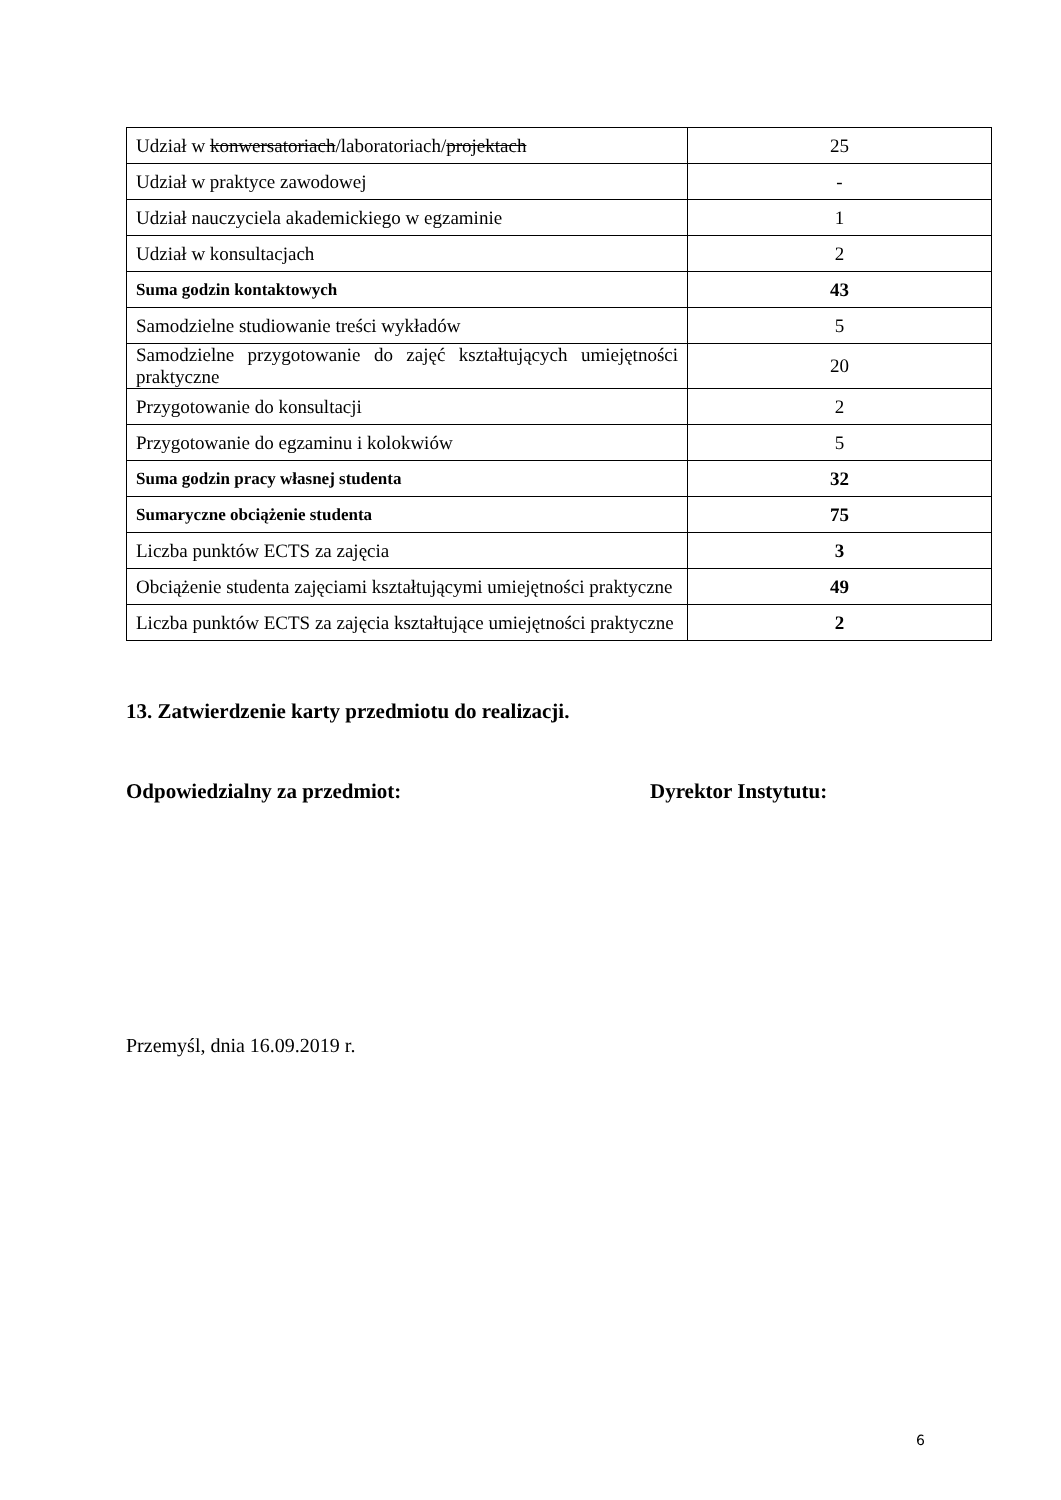| Udział w konwersatoriach /laboratoriach/ projektach | 25 |
| Udział w praktyce zawodowej | - |
| Udział nauczyciela akademickiego w egzaminie | 1 |
| Udział w konsultacjach | 2 |
| Suma godzin kontaktowych | 43 |
| Samodzielne studiowanie treści wykładów | 5 |
| Samodzielne przygotowanie do zajęć kształtujących umiejętności praktyczne | 20 |
| Przygotowanie do konsultacji | 2 |
| Przygotowanie do egzaminu i kolokwiów | 5 |
| Suma godzin pracy własnej studenta | 32 |
| Sumaryczne obciążenie studenta | 75 |
| Liczba punktów ECTS za zajęcia | 3 |
| Obciążenie studenta zajęciami kształtującymi umiejętności praktyczne | 49 |
| Liczba punktów ECTS za zajęcia kształtujące umiejętności praktyczne | 2 |
13. Zatwierdzenie karty przedmiotu do realizacji.
Odpowiedzialny za przedmiot: Dyrektor Instytutu:
Przemyśl, dnia 16.09.2019 r.
6